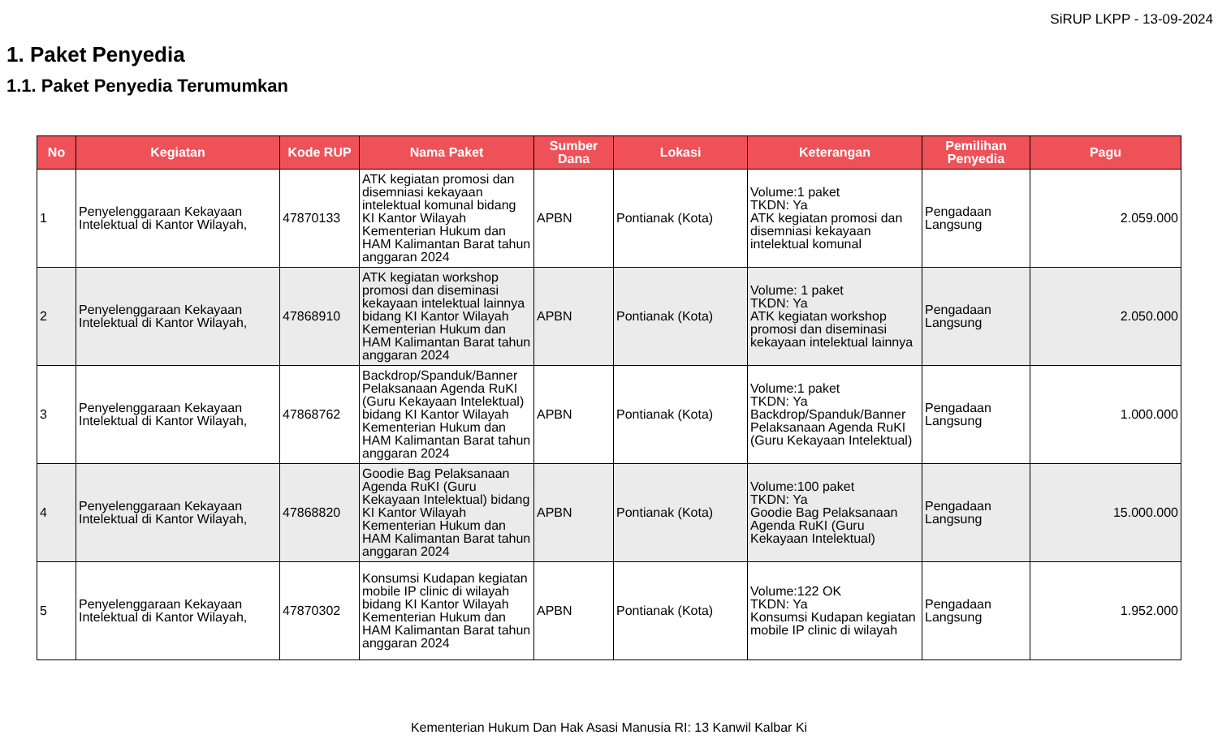SiRUP LKPP - 13-09-2024
1. Paket Penyedia
1.1. Paket Penyedia Terumumkan
| No | Kegiatan | Kode RUP | Nama Paket | Sumber Dana | Lokasi | Keterangan | Pemilihan Penyedia | Pagu |
| --- | --- | --- | --- | --- | --- | --- | --- | --- |
| 1 | Penyelenggaraan Kekayaan Intelektual di Kantor Wilayah, | 47870133 | ATK kegiatan promosi dan disemniasi kekayaan intelektual komunal bidang KI Kantor Wilayah Kementerian Hukum dan HAM Kalimantan Barat tahun anggaran 2024 | APBN | Pontianak (Kota) | Volume:1 paket TKDN: Ya ATK kegiatan promosi dan disemniasi kekayaan intelektual komunal | Pengadaan Langsung | 2.059.000 |
| 2 | Penyelenggaraan Kekayaan Intelektual di Kantor Wilayah, | 47868910 | ATK kegiatan workshop promosi dan diseminasi kekayaan intelektual lainnya bidang KI Kantor Wilayah Kementerian Hukum dan HAM Kalimantan Barat tahun anggaran 2024 | APBN | Pontianak (Kota) | Volume: 1 paket TKDN: Ya ATK kegiatan workshop promosi dan diseminasi kekayaan intelektual lainnya | Pengadaan Langsung | 2.050.000 |
| 3 | Penyelenggaraan Kekayaan Intelektual di Kantor Wilayah, | 47868762 | Backdrop/Spanduk/Banner Pelaksanaan Agenda RuKI (Guru Kekayaan Intelektual) bidang KI Kantor Wilayah Kementerian Hukum dan HAM Kalimantan Barat tahun anggaran 2024 | APBN | Pontianak (Kota) | Volume:1 paket TKDN: Ya Backdrop/Spanduk/Banner Pelaksanaan Agenda RuKI (Guru Kekayaan Intelektual) | Pengadaan Langsung | 1.000.000 |
| 4 | Penyelenggaraan Kekayaan Intelektual di Kantor Wilayah, | 47868820 | Goodie Bag Pelaksanaan Agenda RuKI (Guru Kekayaan Intelektual) bidang KI Kantor Wilayah Kementerian Hukum dan HAM Kalimantan Barat tahun anggaran 2024 | APBN | Pontianak (Kota) | Volume:100 paket TKDN: Ya Goodie Bag Pelaksanaan Agenda RuKI (Guru Kekayaan Intelektual) | Pengadaan Langsung | 15.000.000 |
| 5 | Penyelenggaraan Kekayaan Intelektual di Kantor Wilayah, | 47870302 | Konsumsi Kudapan kegiatan mobile IP clinic di wilayah bidang KI Kantor Wilayah Kementerian Hukum dan HAM Kalimantan Barat tahun anggaran 2024 | APBN | Pontianak (Kota) | Volume:122 OK TKDN: Ya Konsumsi Kudapan kegiatan mobile IP clinic di wilayah | Pengadaan Langsung | 1.952.000 |
Kementerian Hukum Dan Hak Asasi Manusia RI: 13 Kanwil Kalbar Ki